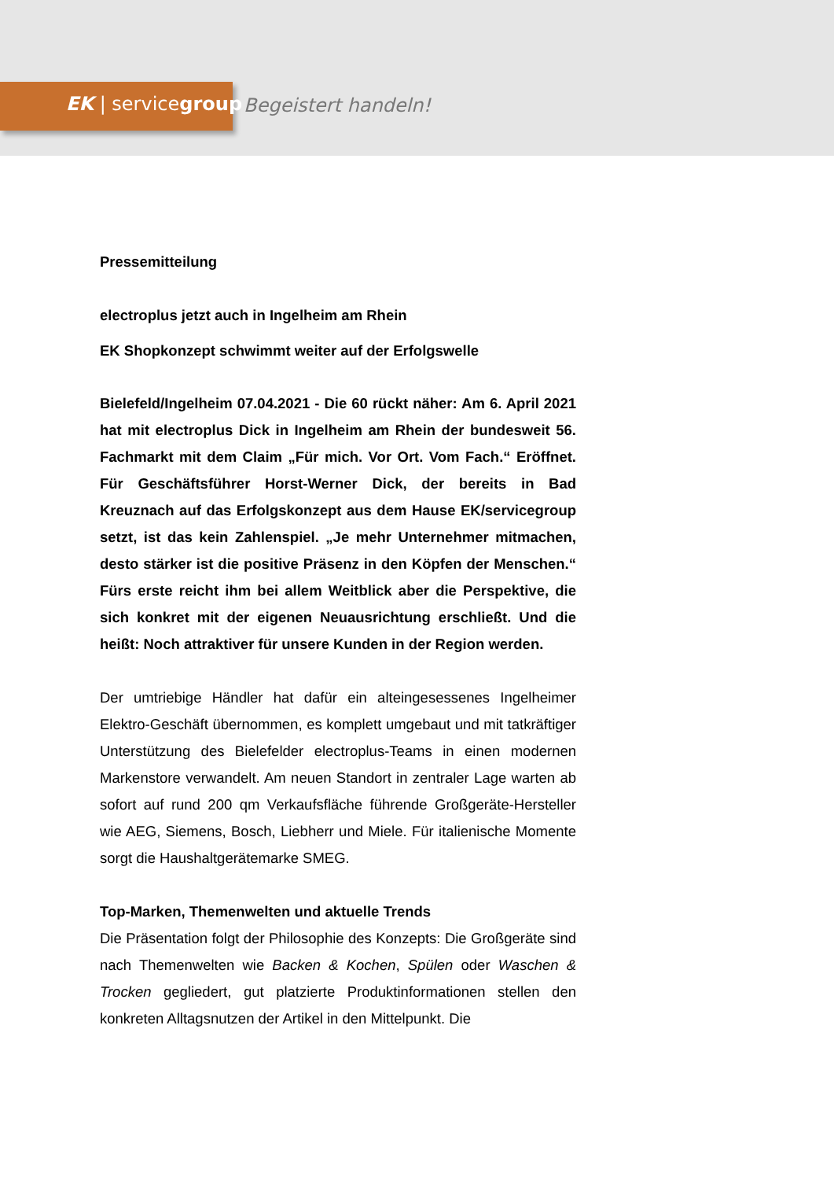EK | servicegroup Begeistert handeln!
Pressemitteilung
electroplus jetzt auch in Ingelheim am Rhein
EK Shopkonzept schwimmt weiter auf der Erfolgswelle
Bielefeld/Ingelheim 07.04.2021 - Die 60 rückt näher: Am 6. April 2021 hat mit electroplus Dick in Ingelheim am Rhein der bundesweit 56. Fachmarkt mit dem Claim „Für mich. Vor Ort. Vom Fach.“ Eröffnet. Für Geschäftsführer Horst-Werner Dick, der bereits in Bad Kreuznach auf das Erfolgskonzept aus dem Hause EK/servicegroup setzt, ist das kein Zahlenspiel. „Je mehr Unternehmer mitmachen, desto stärker ist die positive Präsenz in den Köpfen der Menschen.“ Fürs erste reicht ihm bei allem Weitblick aber die Perspektive, die sich konkret mit der eigenen Neuausrichtung erschließt. Und die heißt: Noch attraktiver für unsere Kunden in der Region werden.
Der umtriebige Händler hat dafür ein alteingesessenes Ingelheimer Elektro-Geschäft übernommen, es komplett umgebaut und mit tatkräftiger Unterstützung des Bielefelder electroplus-Teams in einen modernen Markenstore verwandelt. Am neuen Standort in zentraler Lage warten ab sofort auf rund 200 qm Verkaufsfläche führende Großgeräte-Hersteller wie AEG, Siemens, Bosch, Liebherr und Miele. Für italienische Momente sorgt die Haushaltgerätemarke SMEG.
Top-Marken, Themenwelten und aktuelle Trends
Die Präsentation folgt der Philosophie des Konzepts: Die Großgeräte sind nach Themenwelten wie Backen & Kochen, Spülen oder Waschen & Trocken gegliedert, gut platzierte Produktinformationen stellen den konkreten Alltagsnutzen der Artikel in den Mittelpunkt. Die